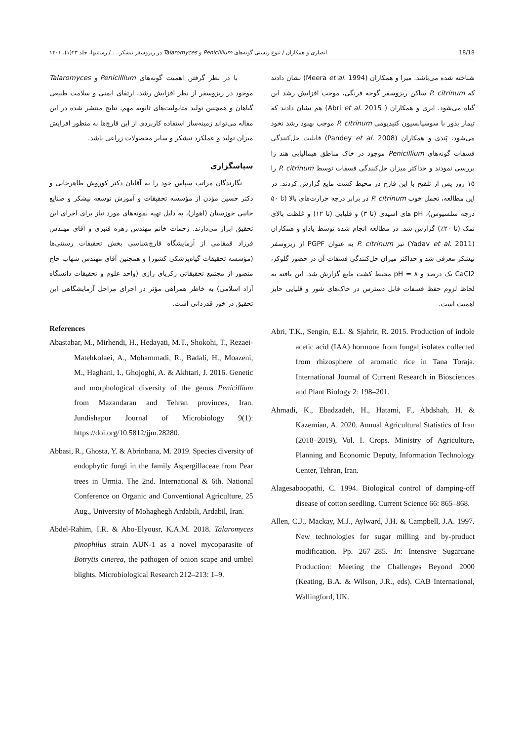انصاری و همکاران / تنوع زیستی گونه‌های Penicillium و Talaromyces در ریزوسفر نیشکر ... / رستنیها، جلد ۲۳(۱)، ۱۴۰۱ 18/18
شناخته شده می‌باشد. میرا و همکاران (Meera et al. 1994) نشان دادند که P. citrinum ساکن ریزوسفر گوجه فرنگی، موجب افزایش رشد این گیاه می‌شود. ابری و همکاران ( Abri et al. 2015) هم نشان دادند که تیمار بذور با سوسپانسیون کنیدیومی P. citrinum موجب بهبود رشد نخود می‌شود. پَندی و همکاران (Pandey et al. 2008) قابلیت حل‌کنندگی فسفات گونه‌های Penicillium موجود در خاک مناطق هیمالیایی هند را بررسی نمودند و حداکثر میزان حل‌کنندگی فسفات توسط P. citrinum را ۱۵ روز پس از تلقیح با این قارچ در محیط کشت مایع گزارش کردند. در این مطالعه، تحمل خوب P. citrinum در برابر درجه حرارت‌های بالا (تا ۵۰ درجه سلسیوس)، pH های اسیدی (تا ۳) و قلیایی (تا ۱۲) و غلظت بالای نمک (تا ۲۰٪) گزارش شد. در مطالعه انجام شده توسط یاداو و همکاران (Yadav et al. 2011) نیز P. citrinum به عنوان PGPF از ریزوسفر نیشکر معرفی شد و حداکثر میزان حل‌کنندگی فسفات آن در حضور گلوکز، CaCl2 یک درصد و pH = ۸ محیط کشت مایع گزارش شد. این یافته به لحاظ لزوم حفظ فسفات قابل دسترس در خاک‌های شور و قلیایی حایز اهمیت است.
با در نظر گرفتن اهمیت گونه‌های Penicillium و Talaromyces موجود در ریزوسفر از نظر افزایش رشد، ارتقای ایمنی و سلامت طبیعی گیاهان و همچنین تولید متابولیت‌های ثانویه مهم، نتایج منتشر شده در این مقاله می‌تواند زمینه‌ساز استفاده کاربردی از این قارچ‌ها به منظور افزایش میزان تولید و عملکرد نیشکر و سایر محصولات زراعی باشد.
سپاسگزاری
نگارندگان مراتب سپاس خود را به آقایان دکتر کوروش طاهرخانی و دکتر حسین مؤذن از مؤسسه تحقیقات و آموزش توسعه نیشکر و صنایع جانبی خوزستان (اهواز)، به دلیل تهیه نمونه‌های مورد نیاز برای اجرای این تحقیق ابراز می‌دارند. زحمات خانم مهندس زهره قنبری و آقای مهندس فرزاد قمقامی از آزمایشگاه قارچ‌شناسی بخش تحقیقات رستنی‌ها (مؤسسه تحقیقات گیاه‌پزشکی کشور) و همچنین آقای مهندس شهاب حاج منصور از مجتمع تحقیقاتی زکریای رازی (واحد علوم و تحقیقات دانشگاه آزاد اسلامی) به خاطر همراهی مؤثر در اجرای مراحل آزمایشگاهی این تحقیق در خور قدردانی است.
References
Abastabar, M., Mirhendi, H., Hedayati, M.T., Shokohi, T., Rezaei-Matehkolaei, A., Mohammadi, R., Badali, H., Moazeni, M., Haghani, I., Ghojoghi, A. & Akhtari, J. 2016. Genetic and morphological diversity of the genus Penicillium from Mazandaran and Tehran provinces, Iran. Jundishapur Journal of Microbiology 9(1): https://doi.org/10.5812/jjm.28280.
Abbasi, R., Ghosta, Y. & Abrinbana, M. 2019. Species diversity of endophytic fungi in the family Aspergillaceae from Pear trees in Urmia. The 2nd. International & 6th. National Conference on Organic and Conventional Agriculture, 25 Aug., University of Mohaghegh Ardabili, Ardabil, Iran.
Abdel-Rahim, I.R. & Abo-Elyousr, K.A.M. 2018. Talaromyces pinophilus strain AUN-1 as a novel mycoparasite of Botrytis cinerea, the pathogen of onion scape and umbel blights. Microbiological Research 212–213: 1–9.
Abri, T.K., Sengin, E.L. & Sjahrir, R. 2015. Production of indole acetic acid (IAA) hormone from fungal isolates collected from rhizosphere of aromatic rice in Tana Toraja. International Journal of Current Research in Biosciences and Plant Biology 2: 198–201.
Ahmadi, K., Ebadzadeh, H., Hatami, F., Abdshah, H. & Kazemian, A. 2020. Annual Agricultural Statistics of Iran (2018–2019), Vol. I. Crops. Ministry of Agriculture, Planning and Economic Deputy, Information Technology Center, Tehran, Iran.
Alagesaboopathi, C. 1994. Biological control of damping-off disease of cotton seedling. Current Science 66: 865–868.
Allen, C.J., Mackay, M.J., Aylward, J.H. & Campbell, J.A. 1997. New technologies for sugar milling and by-product modification. Pp. 267–285. In: Intensive Sugarcane Production: Meeting the Challenges Beyond 2000 (Keating, B.A. & Wilson, J.R., eds). CAB International, Wallingford, UK.